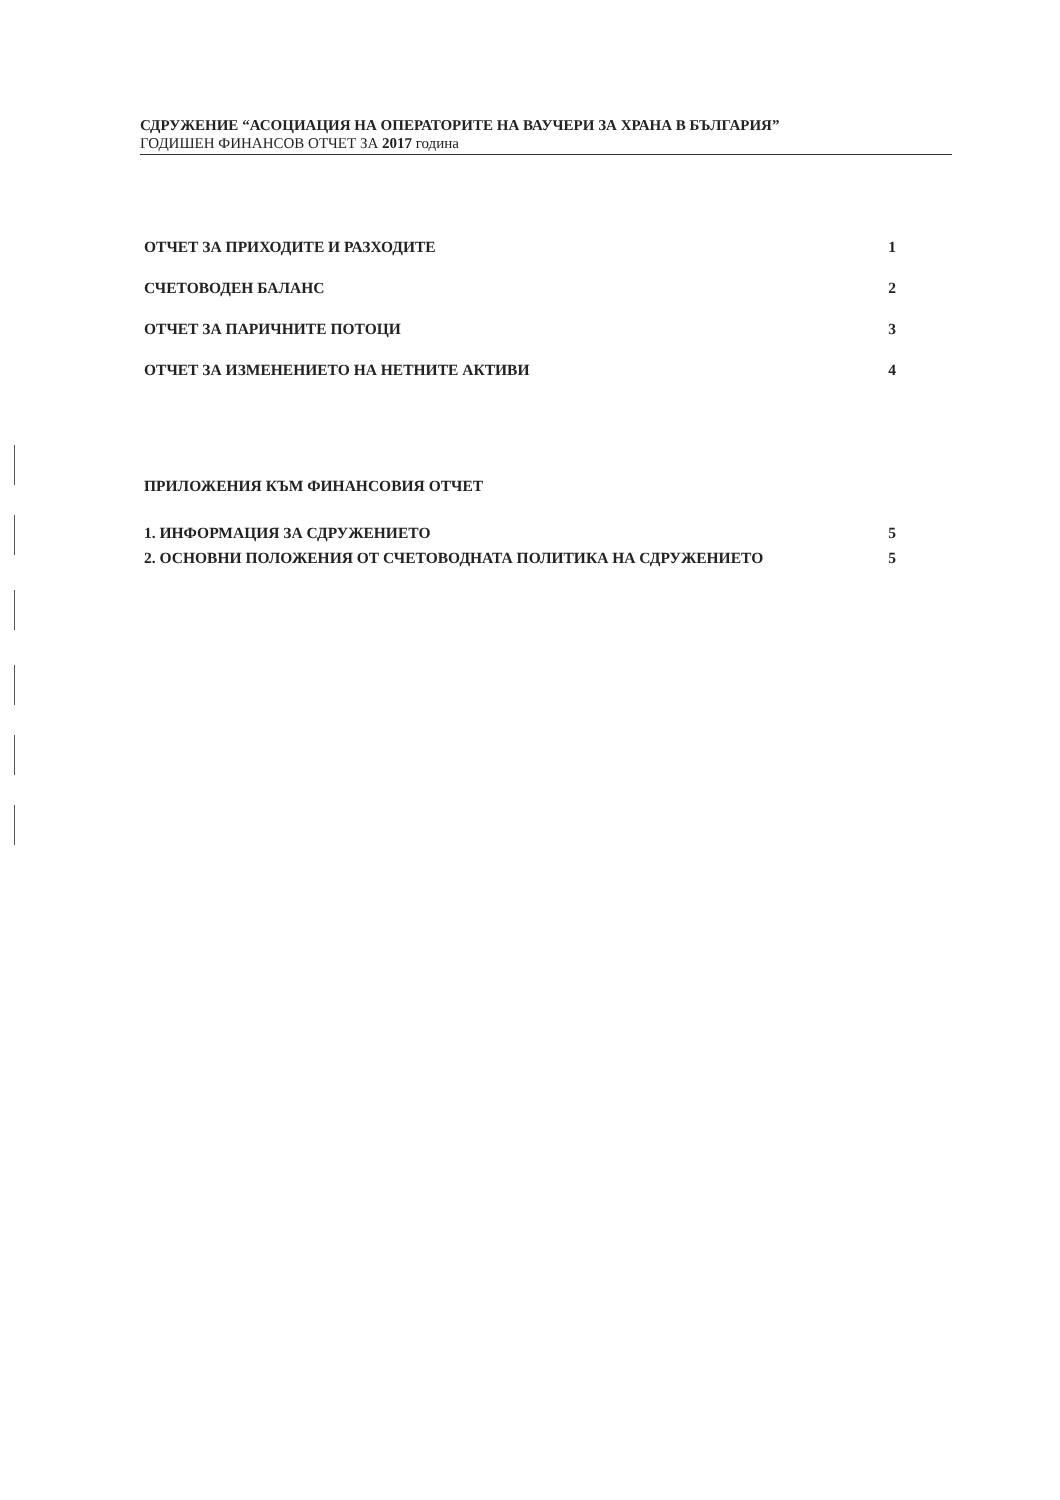СДРУЖЕНИЕ “АСОЦИАЦИЯ НА ОПЕРАТОРИТЕ НА ВАУЧЕРИ ЗА ХРАНА В БЪЛГАРИЯ”
ГОДИШЕН ФИНАНСОВ ОТЧЕТ ЗА 2017 година
ОТЧЕТ ЗА ПРИХОДИТЕ И РАЗХОДИТЕ 1
СЧЕТОВОДЕН БАЛАНС 2
ОТЧЕТ ЗА ПАРИЧНИТЕ ПОТОЦИ 3
ОТЧЕТ ЗА ИЗМЕНЕНИЕТО НА НЕТНИТЕ АКТИВИ 4
ПРИЛОЖЕНИЯ КЪМ ФИНАНСОВИЯ ОТЧЕТ
1. ИНФОРМАЦИЯ ЗА СДРУЖЕНИЕТО 5
2. ОСНОВНИ ПОЛОЖЕНИЯ ОТ СЧЕТОВОДНАТА ПОЛИТИКА НА СДРУЖЕНИЕТО 5